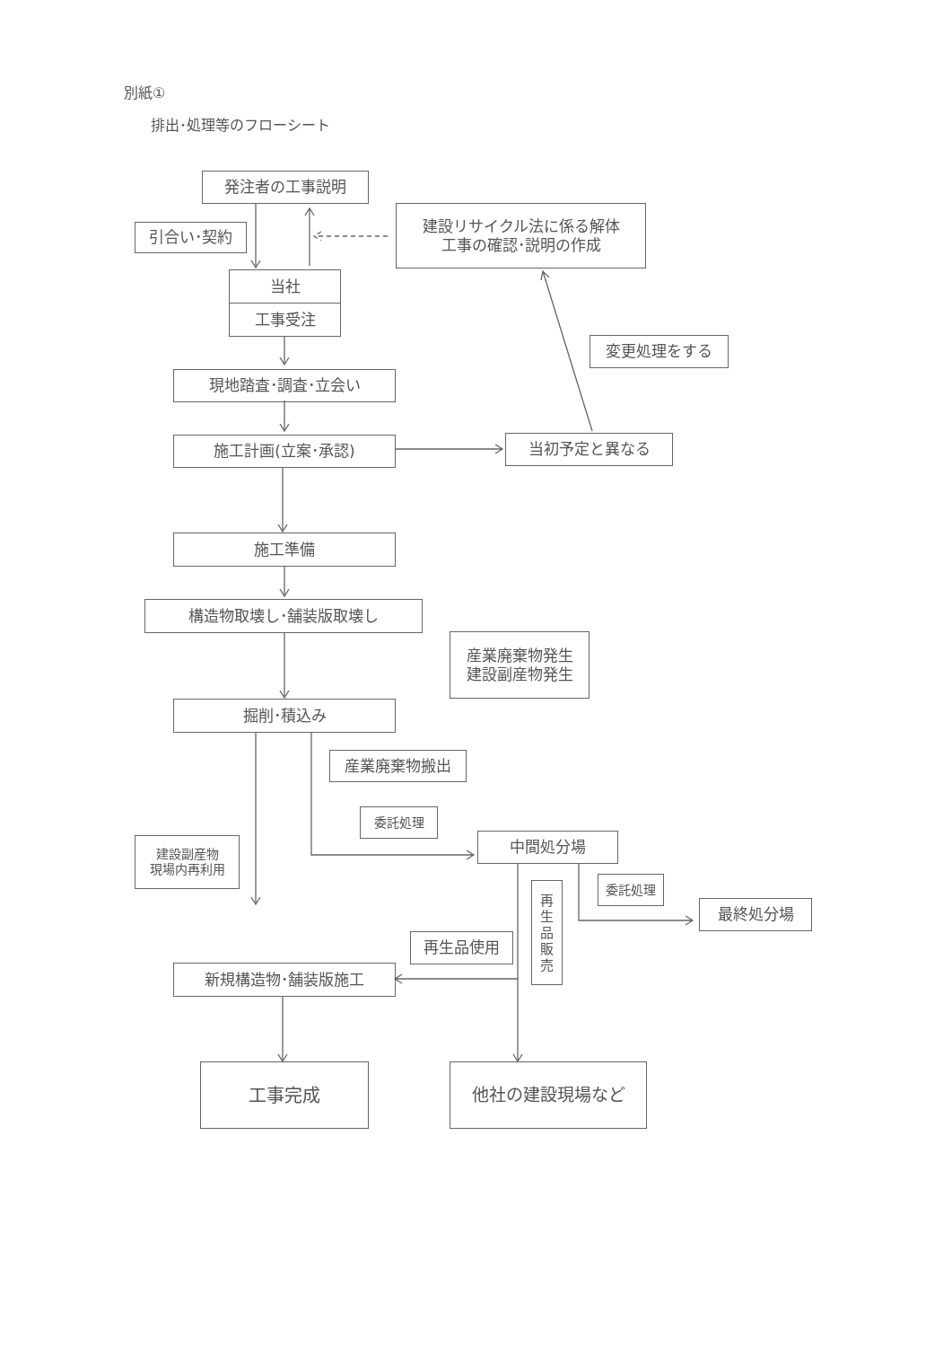別紙①
排出･処理等のフローシート
発注者の工事説明
引合い･契約
建設リサイクル法に係る解体
工事の確認･説明の作成
当社
工事受注
変更処理をする
現地踏査･調査･立会い
施工計画(立案･承認) 当初予定と異なる
施工準備
構造物取壊し･舗装版取壊し
産業廃棄物発生
建設副産物発生
掘削･積込み
産業廃棄物搬出
委託処理
中間処分場
建設副産物
現場内再利用
再
生
品
販
売
委託処理
最終処分場
再生品使用
新規構造物･舗装版施工
工事完成 他社の建設現場など